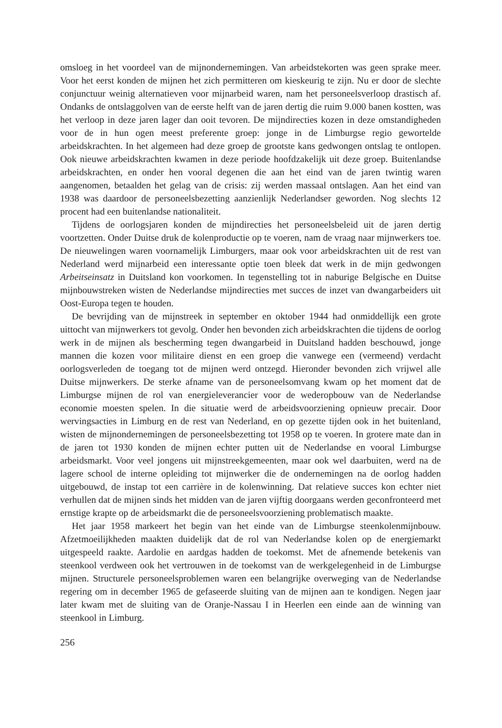omsloeg in het voordeel van de mijnondernemingen. Van arbeidstekorten was geen sprake meer. Voor het eerst konden de mijnen het zich permitteren om kieskeurig te zijn. Nu er door de slechte conjunctuur weinig alternatieven voor mijnarbeid waren, nam het personeelsverloop drastisch af. Ondanks de ontslaggolven van de eerste helft van de jaren dertig die ruim 9.000 banen kostten, was het verloop in deze jaren lager dan ooit tevoren. De mijndirecties kozen in deze omstandigheden voor de in hun ogen meest preferente groep: jonge in de Limburgse regio gewortelde arbeidskrachten. In het algemeen had deze groep de grootste kans gedwongen ontslag te ontlopen. Ook nieuwe arbeidskrachten kwamen in deze periode hoofdzakelijk uit deze groep. Buitenlandse arbeidskrachten, en onder hen vooral degenen die aan het eind van de jaren twintig waren aangenomen, betaalden het gelag van de crisis: zij werden massaal ontslagen. Aan het eind van 1938 was daardoor de personeelsbezetting aanzienlijk Nederlandser geworden. Nog slechts 12 procent had een buitenlandse nationaliteit.
Tijdens de oorlogsjaren konden de mijndirecties het personeelsbeleid uit de jaren dertig voortzetten. Onder Duitse druk de kolenproductie op te voeren, nam de vraag naar mijnwerkers toe. De nieuwelingen waren voornamelijk Limburgers, maar ook voor arbeidskrachten uit de rest van Nederland werd mijnarbeid een interessante optie toen bleek dat werk in de mijn gedwongen Arbeitseinsatz in Duitsland kon voorkomen. In tegenstelling tot in naburige Belgische en Duitse mijnbouwstreken wisten de Nederlandse mijndirecties met succes de inzet van dwangarbeiders uit Oost-Europa tegen te houden.
De bevrijding van de mijnstreek in september en oktober 1944 had onmiddellijk een grote uittocht van mijnwerkers tot gevolg. Onder hen bevonden zich arbeidskrachten die tijdens de oorlog werk in de mijnen als bescherming tegen dwangarbeid in Duitsland hadden beschouwd, jonge mannen die kozen voor militaire dienst en een groep die vanwege een (vermeend) verdacht oorlogsverleden de toegang tot de mijnen werd ontzegd. Hieronder bevonden zich vrijwel alle Duitse mijnwerkers. De sterke afname van de personeelsomvang kwam op het moment dat de Limburgse mijnen de rol van energieleverancier voor de wederopbouw van de Nederlandse economie moesten spelen. In die situatie werd de arbeidsvoorziening opnieuw precair. Door wervingsacties in Limburg en de rest van Nederland, en op gezette tijden ook in het buitenland, wisten de mijnondernemingen de personeelsbezetting tot 1958 op te voeren. In grotere mate dan in de jaren tot 1930 konden de mijnen echter putten uit de Nederlandse en vooral Limburgse arbeidsmarkt. Voor veel jongens uit mijnstreekgemeenten, maar ook wel daarbuiten, werd na de lagere school de interne opleiding tot mijnwerker die de ondernemingen na de oorlog hadden uitgebouwd, de instap tot een carrière in de kolenwinning. Dat relatieve succes kon echter niet verhullen dat de mijnen sinds het midden van de jaren vijftig doorgaans werden geconfronteerd met ernstige krapte op de arbeidsmarkt die de personeelsvoorziening problematisch maakte.
Het jaar 1958 markeert het begin van het einde van de Limburgse steenkolenmijnbouw. Afzetmoeilijkheden maakten duidelijk dat de rol van Nederlandse kolen op de energiemarkt uitgespeeld raakte. Aardolie en aardgas hadden de toekomst. Met de afnemende betekenis van steenkool verdween ook het vertrouwen in de toekomst van de werkgelegenheid in de Limburgse mijnen. Structurele personeelsproblemen waren een belangrijke overweging van de Nederlandse regering om in december 1965 de gefaseerde sluiting van de mijnen aan te kondigen. Negen jaar later kwam met de sluiting van de Oranje-Nassau I in Heerlen een einde aan de winning van steenkool in Limburg.
256